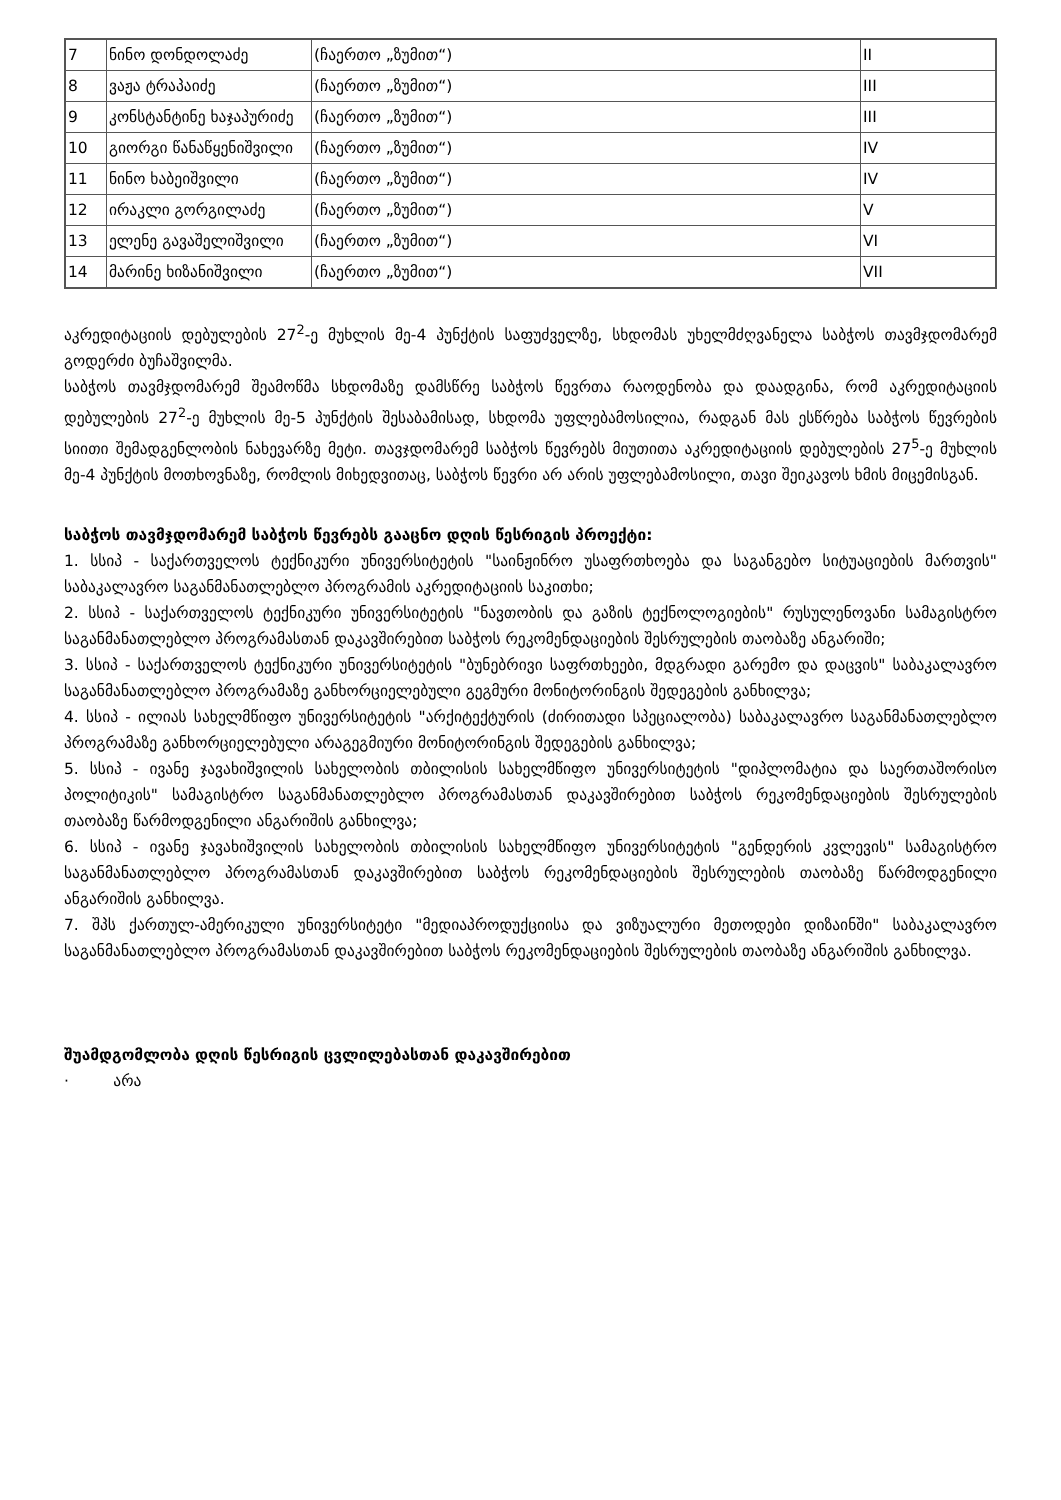| 7 | ნინო დონდოლაძე | (ჩაერთო „ზუმით“) | II |
| 8 | ვაჟა ტრაპაიძე | (ჩაერთო „ზუმით“) | III |
| 9 | კონსტანტინე ხაჯაპურიძე | (ჩაერთო „ზუმით“) | III |
| 10 | გიორგი წანაწყენიშვილი | (ჩაერთო „ზუმით“) | IV |
| 11 | ნინო ხაბეიშვილი | (ჩაერთო „ზუმით“) | IV |
| 12 | ირაკლი გორგილაძე | (ჩაერთო „ზუმით“) | V |
| 13 | ელენე გავაშელიშვილი | (ჩაერთო „ზუმით“) | VI |
| 14 | მარინე ხიზანიშვილი | (ჩაერთო „ზუმით“) | VII |
აკრედიტაციის დებულების 27<sup>2</sup>-ე მუხლის მე-4 პუნქტის საფუძველზე, სხდომას უხელმძღვანელა საბჭოს თავმჯდომარემ გოდერძი ბუჩაშვილმა.
საბჭოს თავმჯდომარემ შეამოწმა სხდომაზე დამსწრე საბჭოს წევრთა რაოდენობა და დაადგინა, რომ აკრედიტაციის დებულების 27<sup>2</sup>-ე მუხლის მე-5 პუნქტის შესაბამისად, სხდომა უფლებამოსილია, რადგან მას ესწრება საბჭოს წევრების სიითი შემადგენლობის ნახევარზე მეტი. თავჯდომარემ საბჭოს წევრებს მიუთითა აკრედიტაციის დებულების 27<sup>5</sup>-ე მუხლის მე-4 პუნქტის მოთხოვნაზე, რომლის მიხედვითაც, საბჭოს წევრი არ არის უფლებამოსილი, თავი შეიკავოს ხმის მიცემისგან.
საბჭოს თავმჯდომარემ საბჭოს წევრებს გააცნო დღის წესრიგის პროექტი:
1. სსიპ - საქართველოს ტექნიკური უნივერსიტეტის "საინჟინრო უსაფრთხოება და საგანგებო სიტუაციების მართვის" საბაკალავრო საგანმანათლებლო პროგრამის აკრედიტაციის საკითხი;
2. სსიპ - საქართველოს ტექნიკური უნივერსიტეტის "ნავთობის და გაზის ტექნოლოგიების" რუსულენოვანი სამაგისტრო საგანმანათლებლო პროგრამასთან დაკავშირებით საბჭოს რეკომენდაციების შესრულების თაობაზე ანგარიში;
3. სსიპ - საქართველოს ტექნიკური უნივერსიტეტის "ბუნებრივი საფრთხეები, მდგრადი გარემო და დაცვის" საბაკალავრო საგანმანათლებლო პროგრამაზე განხორციელებული გეგმური მონიტორინგის შედეგების განხილვა;
4. სსიპ - ილიას სახელმწიფო უნივერსიტეტის "არქიტექტურის (ძირითადი სპეციალობა) საბაკალავრო საგანმანათლებლო პროგრამაზე განხორციელებული არაგეგმიური მონიტორინგის შედეგების განხილვა;
5. სსიპ - ივანე ჯავახიშვილის სახელობის თბილისის სახელმწიფო უნივერსიტეტის "დიპლომატია და საერთაშორისო პოლიტიკის" სამაგისტრო საგანმანათლებლო პროგრამასთან დაკავშირებით საბჭოს რეკომენდაციების შესრულების თაობაზე წარმოდგენილი ანგარიშის განხილვა;
6. სსიპ - ივანე ჯავახიშვილის სახელობის თბილისის სახელმწიფო უნივერსიტეტის "გენდერის კვლევის" სამაგისტრო საგანმანათლებლო პროგრამასთან დაკავშირებით საბჭოს რეკომენდაციების შესრულების თაობაზე წარმოდგენილი ანგარიშის განხილვა.
7. შპს ქართულ-ამერიკული უნივერსიტეტი "მედიაპროდუქციისა და ვიზუალური მეთოდები დიზაინში" საბაკალავრო საგანმანათლებლო პროგრამასთან დაკავშირებით საბჭოს რეკომენდაციების შესრულების თაობაზე ანგარიშის განხილვა.
შუამდგომლობა დღის წესრიგის ცვლილებასთან დაკავშირებით
· არა